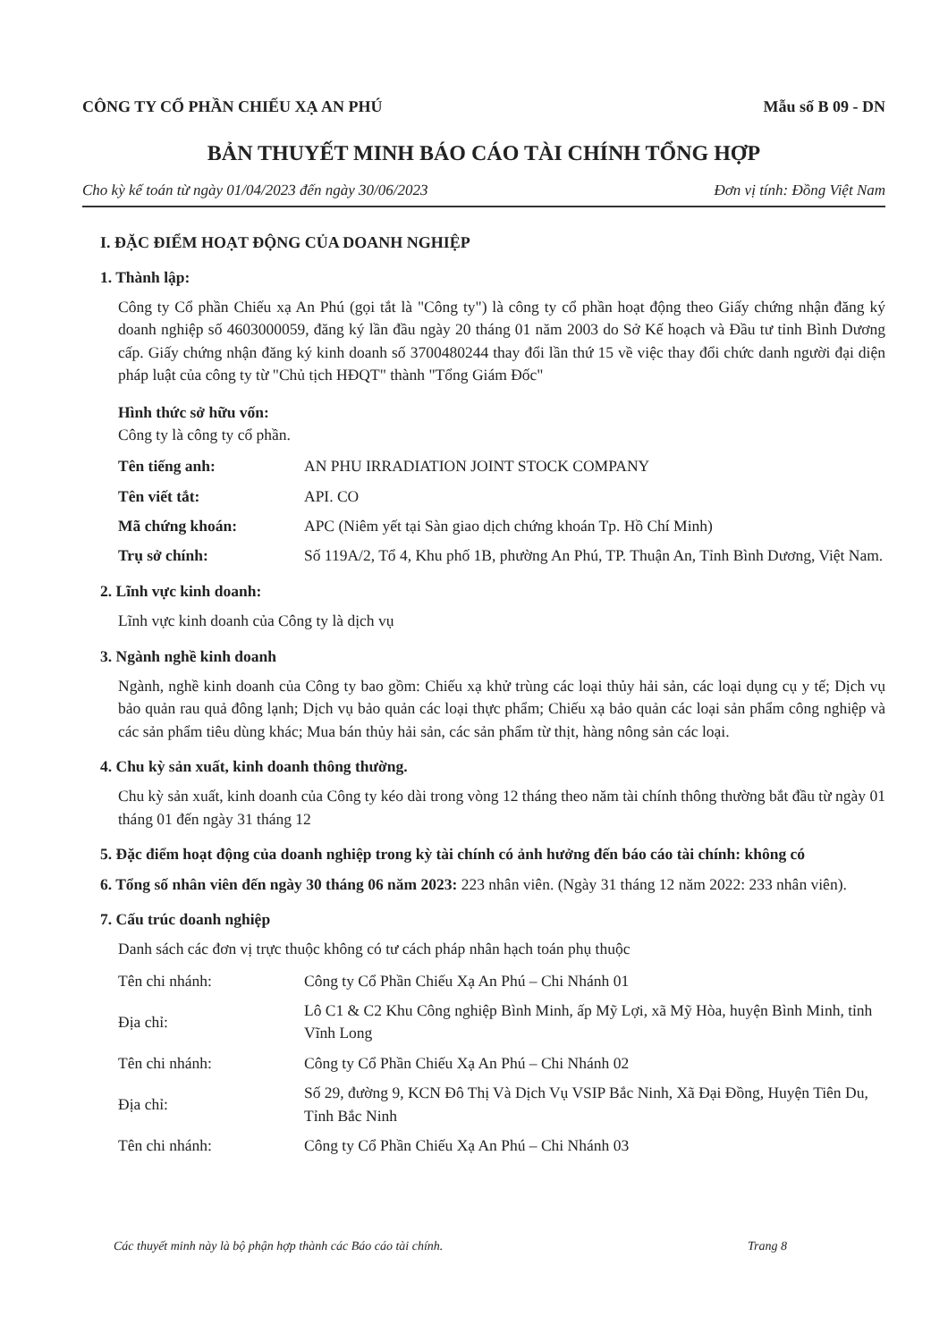CÔNG TY CỔ PHẦN CHIẾU XẠ AN PHÚ Mẫu số B 09 - DN
BẢN THUYẾT MINH BÁO CÁO TÀI CHÍNH TỔNG HỢP
Cho kỳ kế toán từ ngày 01/04/2023 đến ngày 30/06/2023 Đơn vị tính: Đồng Việt Nam
I. ĐẶC ĐIỂM HOẠT ĐỘNG CỦA DOANH NGHIỆP
1. Thành lập:
Công ty Cổ phần Chiếu xạ An Phú (gọi tắt là "Công ty") là công ty cổ phần hoạt động theo Giấy chứng nhận đăng ký doanh nghiệp số 4603000059, đăng ký lần đầu ngày 20 tháng 01 năm 2003 do Sở Kế hoạch và Đầu tư tỉnh Bình Dương cấp. Giấy chứng nhận đăng ký kinh doanh số 3700480244 thay đổi lần thứ 15 về việc thay đổi chức danh người đại diện pháp luật của công ty từ "Chủ tịch HĐQT" thành "Tổng Giám Đốc"
Hình thức sở hữu vốn:
Công ty là công ty cổ phần.
Tên tiếng anh: AN PHU IRRADIATION JOINT STOCK COMPANY
Tên viết tắt: API. CO
Mã chứng khoán: APC (Niêm yết tại Sàn giao dịch chứng khoán Tp. Hồ Chí Minh)
Trụ sở chính: Số 119A/2, Tổ 4, Khu phố 1B, phường An Phú, TP. Thuận An, Tỉnh Bình Dương, Việt Nam.
2. Lĩnh vực kinh doanh:
Lĩnh vực kinh doanh của Công ty là dịch vụ
3. Ngành nghề kinh doanh
Ngành, nghề kinh doanh của Công ty bao gồm: Chiếu xạ khử trùng các loại thủy hải sản, các loại dụng cụ y tế; Dịch vụ bảo quản rau quả đông lạnh; Dịch vụ bảo quản các loại thực phẩm; Chiếu xạ bảo quản các loại sản phẩm công nghiệp và các sản phẩm tiêu dùng khác; Mua bán thủy hải sản, các sản phẩm từ thịt, hàng nông sản các loại.
4. Chu kỳ sản xuất, kinh doanh thông thường.
Chu kỳ sản xuất, kinh doanh của Công ty kéo dài trong vòng 12 tháng theo năm tài chính thông thường bắt đầu từ ngày 01 tháng 01 đến ngày 31 tháng 12
5. Đặc điểm hoạt động của doanh nghiệp trong kỳ tài chính có ảnh hưởng đến báo cáo tài chính: không có
6. Tổng số nhân viên đến ngày 30 tháng 06 năm 2023: 223 nhân viên. (Ngày 31 tháng 12 năm 2022: 233 nhân viên).
7. Cấu trúc doanh nghiệp
Danh sách các đơn vị trực thuộc không có tư cách pháp nhân hạch toán phụ thuộc
Tên chi nhánh: Công ty Cổ Phần Chiếu Xạ An Phú – Chi Nhánh 01
Địa chỉ: Lô C1 & C2 Khu Công nghiệp Bình Minh, ấp Mỹ Lợi, xã Mỹ Hòa, huyện Bình Minh, tỉnh Vĩnh Long
Tên chi nhánh: Công ty Cổ Phần Chiếu Xạ An Phú – Chi Nhánh 02
Địa chỉ: Số 29, đường 9, KCN Đô Thị Và Dịch Vụ VSIP Bắc Ninh, Xã Đại Đồng, Huyện Tiên Du, Tỉnh Bắc Ninh
Tên chi nhánh: Công ty Cổ Phần Chiếu Xạ An Phú – Chi Nhánh 03
Các thuyết minh này là bộ phận hợp thành các Báo cáo tài chính. Trang 8